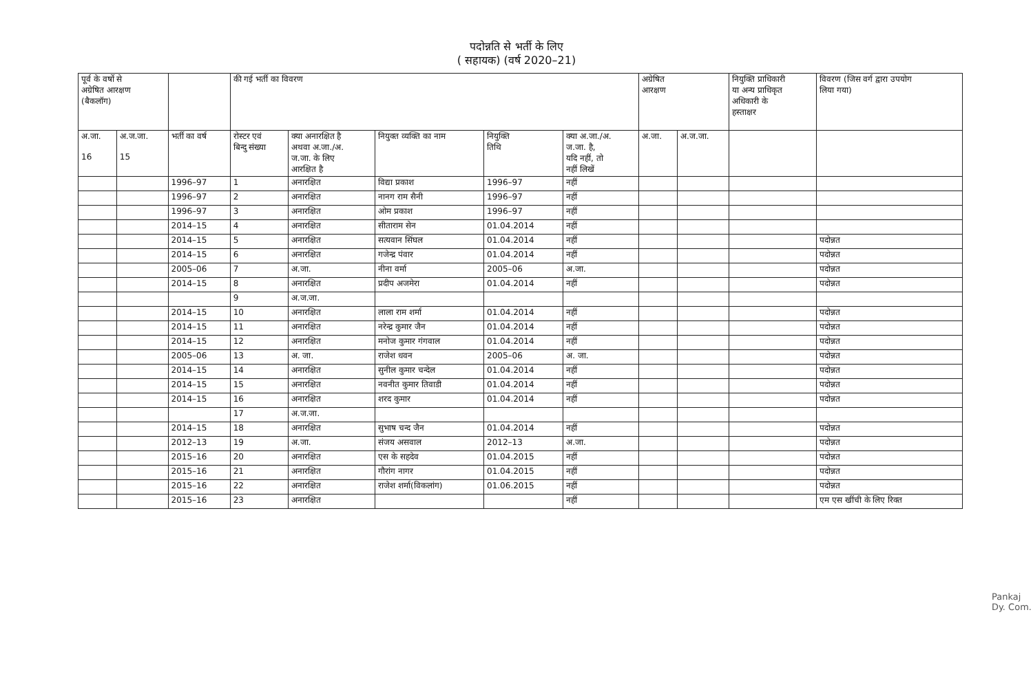पदोन्नति से भर्ती के लिए
( सहायक) (वर्ष 2020–21)
| पूर्व के वर्षो से अग्रेषित आरक्षण (बैकलॉग) | | | की गई भर्ती का विवरण | | | | | अग्रेषित आरक्षण | | नियुक्ति प्राधिकारी या अन्य प्राधिकृत अधिकारी के हस्ताक्षर | विवरण (जिस वर्ग द्वारा उपयोग लिया गया) |
| --- | --- | --- | --- | --- | --- | --- | --- | --- | --- | --- | --- |
| अ.जा. 16 | अ.ज.जा. 15 | भर्ती का वर्ष | रोस्टर एवं बिन्दु संख्या | क्या अनारक्षित है अथवा अ.जा./अ. ज.जा. के लिए आरक्षित है | नियुक्त व्यक्ति का नाम | नियुक्ति तिथि | क्या अ.जा./अ. ज.जा. है, यदि नहीं, तो नहीं लिखें | अ.जा. | अ.ज.जा. | | |
| | | 1996–97 | 1 | अनारक्षित | विद्या प्रकाश | 1996–97 | नहीं | | | | |
| | | 1996–97 | 2 | अनारक्षित | नानग राम सैनी | 1996–97 | नहीं | | | | |
| | | 1996–97 | 3 | अनारक्षित | ओम प्रकाश | 1996–97 | नहीं | | | | |
| | | 2014–15 | 4 | अनारक्षित | सीताराम सेन | 01.04.2014 | नहीं | | | | |
| | | 2014–15 | 5 | अनारक्षित | सत्यवान सिंघल | 01.04.2014 | नहीं | | | | पदोन्नत |
| | | 2014–15 | 6 | अनारक्षित | गजेन्द्र पंवार | 01.04.2014 | नहीं | | | | पदोन्नत |
| | | 2005–06 | 7 | अ.जा. | नीना वर्मा | 2005–06 | अ.जा. | | | | पदोन्नत |
| | | 2014–15 | 8 | अनारक्षित | प्रदीप अजमेरा | 01.04.2014 | नहीं | | | | पदोन्नत |
| | | | 9 | अ.ज.जा. | | | | | | | |
| | | 2014–15 | 10 | अनारक्षित | लाला राम शर्मा | 01.04.2014 | नहीं | | | | पदोन्नत |
| | | 2014–15 | 11 | अनारक्षित | नरेन्द्र कुमार जैन | 01.04.2014 | नहीं | | | | पदोन्नत |
| | | 2014–15 | 12 | अनारक्षित | मनोज कुमार गंगवाल | 01.04.2014 | नहीं | | | | पदोन्नत |
| | | 2005–06 | 13 | अ. जा. | राजेश धवन | 2005–06 | अ. जा. | | | | पदोन्नत |
| | | 2014–15 | 14 | अनारक्षित | सुनील कुमार चन्देल | 01.04.2014 | नहीं | | | | पदोन्नत |
| | | 2014–15 | 15 | अनारक्षित | नवनीत कुमार तिवाडी | 01.04.2014 | नहीं | | | | पदोन्नत |
| | | 2014–15 | 16 | अनारक्षित | शरद कुमार | 01.04.2014 | नहीं | | | | पदोन्नत |
| | | | 17 | अ.ज.जा. | | | | | | | |
| | | 2014–15 | 18 | अनारक्षित | सुभाष चन्द जैन | 01.04.2014 | नहीं | | | | पदोन्नत |
| | | 2012–13 | 19 | अ.जा. | संजय असवाल | 2012–13 | अ.जा. | | | | पदोन्नत |
| | | 2015–16 | 20 | अनारक्षित | एस के सहदेव | 01.04.2015 | नहीं | | | | पदोन्नत |
| | | 2015–16 | 21 | अनारक्षित | गौरांग नागर | 01.04.2015 | नहीं | | | | पदोन्नत |
| | | 2015–16 | 22 | अनारक्षित | राजेश शर्मा(विकलांग) | 01.06.2015 | नहीं | | | | पदोन्नत |
| | | 2015–16 | 23 | अनारक्षित | | | नहीं | | | | एम एस खींची के लिए रिक्त |
Pankaj
Dy. Com.